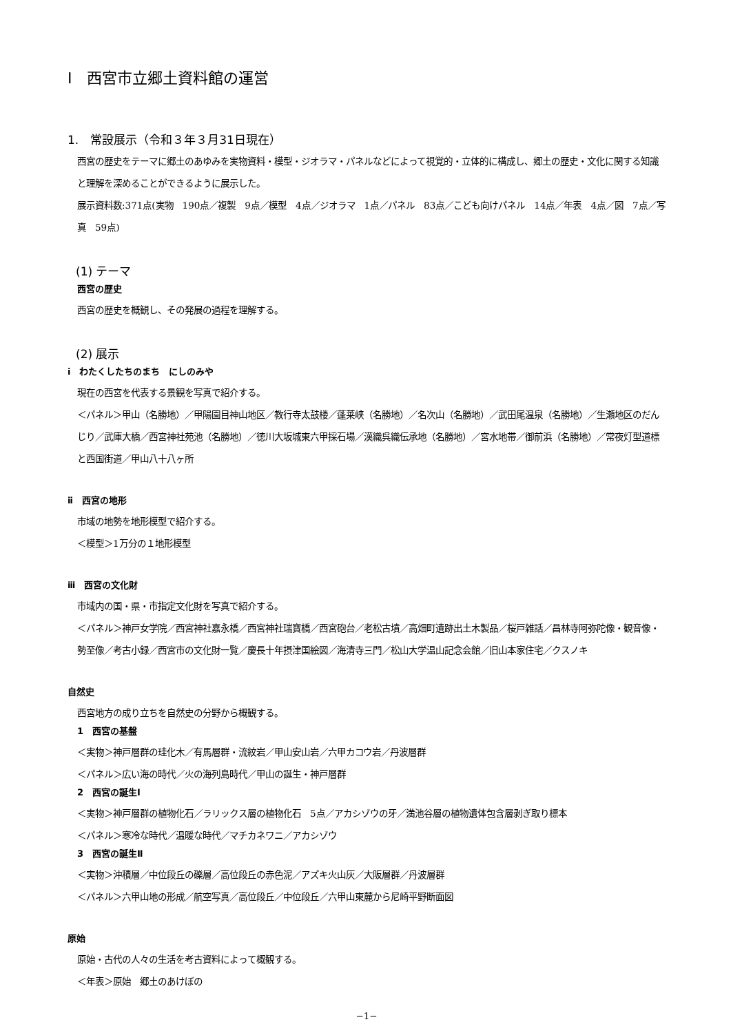Ⅰ　西宮市立郷土資料館の運営
1.　常設展示（令和３年３月31日現在）
西宮の歴史をテーマに郷土のあゆみを実物資料・模型・ジオラマ・パネルなどによって視覚的・立体的に構成し、郷土の歴史・文化に関する知識と理解を深めることができるように展示した。
展示資料数:371点(実物　190点／複製　9点／模型　4点／ジオラマ　1点／パネル　83点／こども向けパネル　14点／年表　4点／図　7点／写真　59点)
(1) テーマ
西宮の歴史
西宮の歴史を概観し、その発展の過程を理解する。
(2) 展示
ⅰ　わたくしたちのまち　にしのみや
現在の西宮を代表する景観を写真で紹介する。
＜パネル＞甲山（名勝地）／甲陽園目神山地区／教行寺太鼓楼／蓬莱峡（名勝地）／名次山（名勝地）／武田尾温泉（名勝地）／生瀬地区のだんじり／武庫大橋／西宮神社苑池（名勝地）／徳川大坂城東六甲採石場／漢織呉織伝承地（名勝地）／宮水地帯／御前浜（名勝地）／常夜灯型道標と西国街道／甲山八十八ヶ所
ⅱ　西宮の地形
市域の地勢を地形模型で紹介する。
＜模型＞1万分の１地形模型
ⅲ　西宮の文化財
市域内の国・県・市指定文化財を写真で紹介する。
＜パネル＞神戸女学院／西宮神社嘉永橋／西宮神社瑞寶橋／西宮砲台／老松古墳／高畑町遺跡出土木製品／桜戸雑話／昌林寺阿弥陀像・観音像・勢至像／考古小録／西宮市の文化財一覧／慶長十年摂津国絵図／海清寺三門／松山大学温山記念会館／旧山本家住宅／クスノキ
自然史
西宮地方の成り立ちを自然史の分野から概観する。
1　西宮の基盤
＜実物＞神戸層群の珪化木／有馬層群・流紋岩／甲山安山岩／六甲カコウ岩／丹波層群
＜パネル＞広い海の時代／火の海列島時代／甲山の誕生・神戸層群
2　西宮の誕生Ⅰ
＜実物＞神戸層群の植物化石／ラリックス層の植物化石　5点／アカシゾウの牙／満池谷層の植物遺体包含層剥ぎ取り標本
＜パネル＞寒冷な時代／温暖な時代／マチカネワニ／アカシゾウ
3　西宮の誕生Ⅱ
＜実物＞沖積層／中位段丘の礫層／高位段丘の赤色泥／アズキ火山灰／大阪層群／丹波層群
＜パネル＞六甲山地の形成／航空写真／高位段丘／中位段丘／六甲山東麓から尼崎平野断面図
原始
原始・古代の人々の生活を考古資料によって概観する。
＜年表＞原始　郷土のあけぼの
−1−